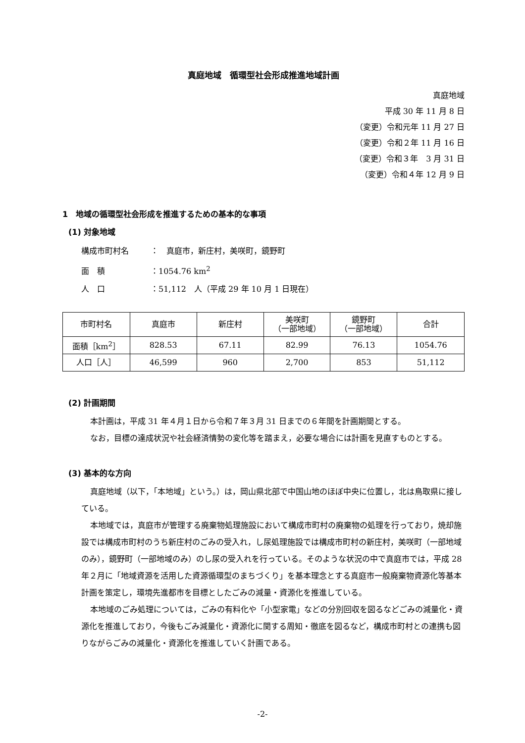真庭地域　循環型社会形成推進地域計画
真庭地域
平成 30 年 11 月 8 日
（変更）令和元年 11 月 27 日
（変更）令和２年 11 月 16 日
（変更）令和３年　3 月 31 日
（変更）令和４年 12 月 9 日
1　地域の循環型社会形成を推進するための基本的な事項
(1) 対象地域
構成市町村名 ：　真庭市，新庄村，美咲町，鏡野町
面　積 ：1054.76 km<sup>2</sup>
人　口 ：51,112　人（平成 29 年 10 月 1 日現在）
| 市町村名 | 真庭市 | 新庄村 | 美咲町 （一部地域） | 鏡野町 （一部地域） | 合計 |
| 面積［km<sup>2</sup>］ | 828.53 | 67.11 | 82.99 | 76.13 | 1054.76 |
| 人口［人］ | 46,599 | 960 | 2,700 | 853 | 51,112 |
(2) 計画期間
本計画は，平成 31 年４月１日から令和７年３月 31 日までの６年間を計画期間とする。
なお，目標の達成状況や社会経済情勢の変化等を踏まえ，必要な場合には計画を見直すものとする。
(3) 基本的な方向
真庭地域（以下，「本地域」という。）は，岡山県北部で中国山地のほぼ中央に位置し，北は鳥取県に接している。
本地域では，真庭市が管理する廃棄物処理施設において構成市町村の廃棄物の処理を行っており，焼却施設では構成市町村のうち新庄村のごみの受入れ，し尿処理施設では構成市町村の新庄村，美咲町（一部地域のみ），鏡野町（一部地域のみ）のし尿の受入れを行っている。そのような状況の中で真庭市では，平成 28 年２月に「地域資源を活用した資源循環型のまちづくり」を基本理念とする真庭市一般廃棄物資源化等基本計画を策定し，環境先進都市を目標としたごみの減量・資源化を推進している。
本地域のごみ処理については，ごみの有料化や「小型家電」などの分別回収を図るなどごみの減量化・資源化を推進しており，今後もごみ減量化・資源化に関する周知・徹底を図るなど，構成市町村との連携も図りながらごみの減量化・資源化を推進していく計画である。
-2-